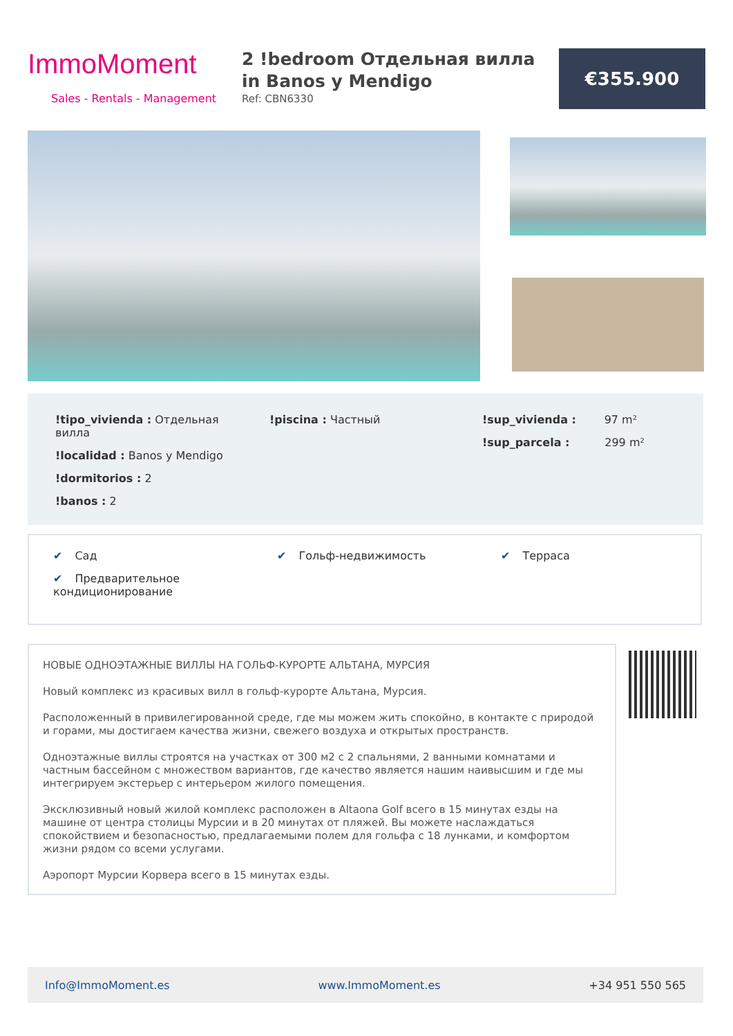ImmoMoment
Sales - Rentals - Management
2 !bedroom Отдельная вилла in Banos y Mendigo
Ref: CBN6330
€355.900
!tipo_vivienda : Отдельная вилла
!localidad : Banos y Mendigo
!dormitorios : 2
!banos : 2
!piscina : Частный !sup_vivienda : 97 m²
!sup_parcela : 299 m²
✔ Сад
✔ Предварительное кондиционирование
✔ Гольф-недвижимость ✔ Терраса
НОВЫЕ ОДНОЭТАЖНЫЕ ВИЛЛЫ НА ГОЛЬФ-КУРОРТЕ АЛЬТАНА, МУРСИЯ
Новый комплекс из красивых вилл в гольф-курорте Альтана, Мурсия.
Расположенный в привилегированной среде, где мы можем жить спокойно, в контакте с природой и горами, мы достигаем качества жизни, свежего воздуха и открытых пространств.
Одноэтажные виллы строятся на участках от 300 м2 с 2 спальнями, 2 ванными комнатами и частным бассейном с множеством вариантов, где качество является нашим наивысшим и где мы интегрируем экстерьер с интерьером жилого помещения.
Эксклюзивный новый жилой комплекс расположен в Altaona Golf всего в 15 минутах езды на машине от центра столицы Мурсии и в 20 минутах от пляжей. Вы можете наслаждаться спокойствием и безопасностью, предлагаемыми полем для гольфа с 18 лунками, и комфортом жизни рядом со всеми услугами.
Аэропорт Мурсии Корвера всего в 15 минутах езды.
Info@ImmoMoment.es www.ImmoMoment.es +34 951 550 565